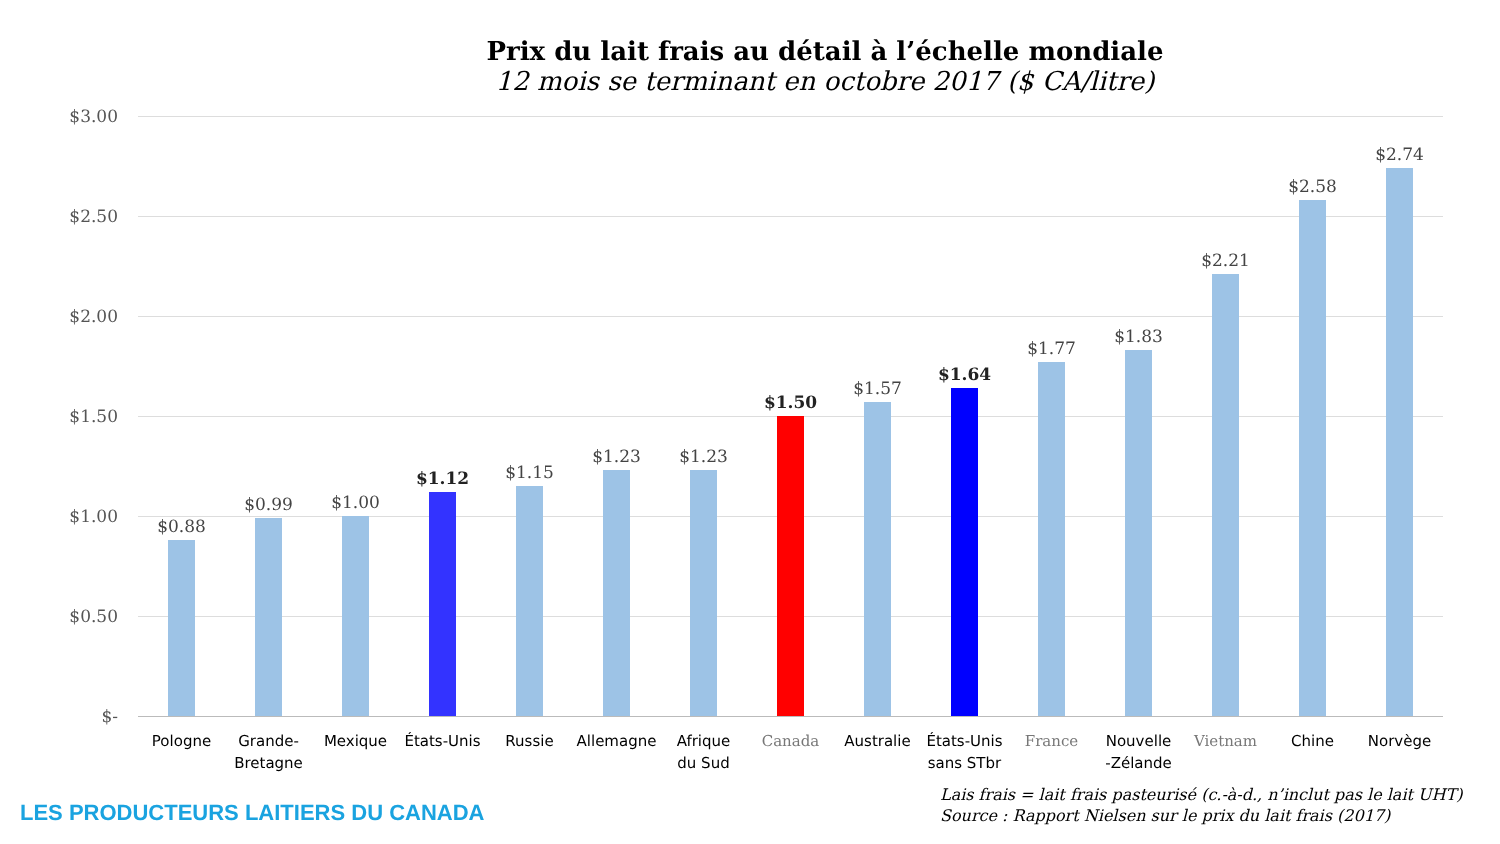Prix du lait frais au détail à l’échelle mondiale
12 mois se terminant en octobre 2017 ($ CA/litre)
$3.00
$2.50
$2.00
$1.50
$1.00
$0.50
$-
$0.88 $0.99 $1.00 $1.12 $1.15 $1.23 $1.23 $1.50 $1.57 $1.64 $1.77 $1.83 $2.21 $2.58 $2.74
Pologne
Grande-
Bretagne
Mexique
États-Unis
Russie Allemagne
Afrique
du Sud
Canada Australie
États-Unis
sans STbr
France
Nouvelle
-Zélande
Vietnam Chine Norvège
LES PRODUCTEURS LAITIERS DU CANADA
Lais frais = lait frais pasteurisé (c.-à-d., n’inclut pas le lait UHT)
Source : Rapport Nielsen sur le prix du lait frais (2017)